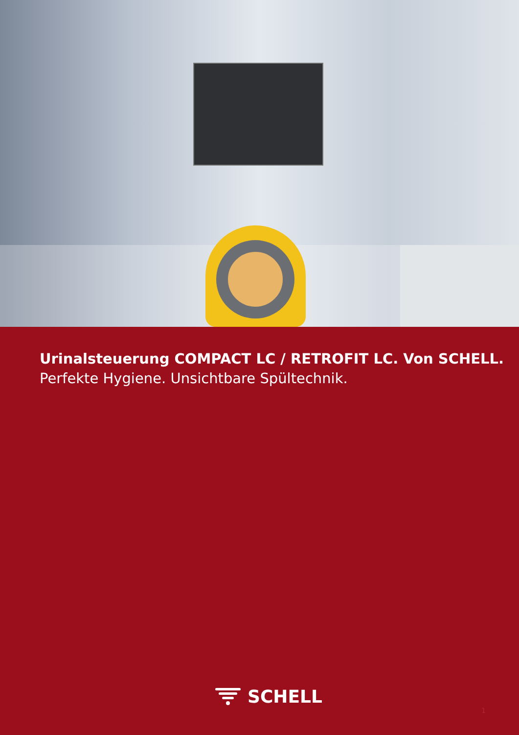Urinalsteuerung COMPACT LC / RETROFIT LC. Von SCHELL.
Perfekte Hygiene. Unsichtbare Spültechnik.
SCHELL
1